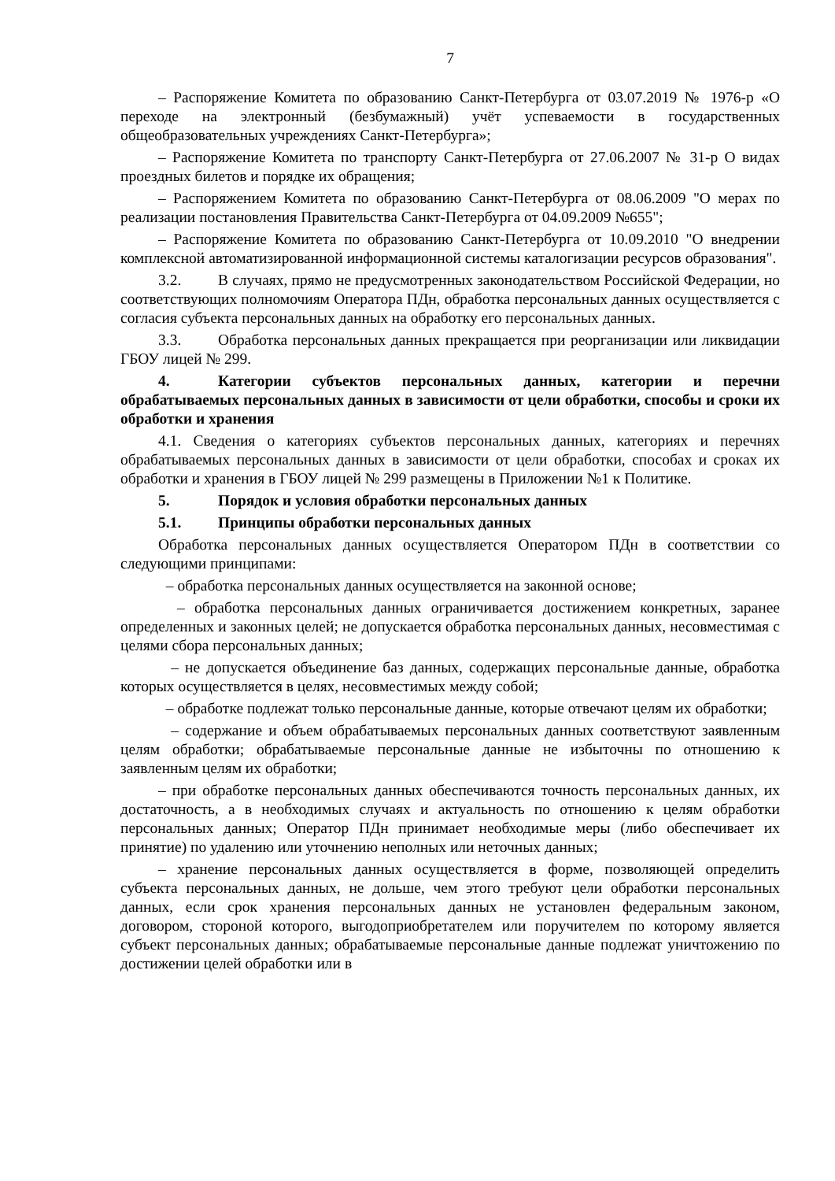7
– Распоряжение Комитета по образованию Санкт-Петербурга от 03.07.2019 № 1976-р «О переходе на электронный (безбумажный) учёт успеваемости в государственных общеобразовательных учреждениях Санкт-Петербурга»;
– Распоряжение Комитета по транспорту Санкт-Петербурга от 27.06.2007 № 31-р О видах проездных билетов и порядке их обращения;
– Распоряжением Комитета по образованию Санкт-Петербурга от 08.06.2009 "О мерах по реализации постановления Правительства Санкт-Петербурга от 04.09.2009 №655";
– Распоряжение Комитета по образованию Санкт-Петербурга от 10.09.2010 "О внедрении комплексной автоматизированной информационной системы каталогизации ресурсов образования".
3.2. В случаях, прямо не предусмотренных законодательством Российской Федерации, но соответствующих полномочиям Оператора ПДн, обработка персональных данных осуществляется с согласия субъекта персональных данных на обработку его персональных данных.
3.3. Обработка персональных данных прекращается при реорганизации или ликвидации ГБОУ лицей № 299.
4. Категории субъектов персональных данных, категории и перечни обрабатываемых персональных данных в зависимости от цели обработки, способы и сроки их обработки и хранения
4.1. Сведения о категориях субъектов персональных данных, категориях и перечнях обрабатываемых персональных данных в зависимости от цели обработки, способах и сроках их обработки и хранения в ГБОУ лицей № 299 размещены в Приложении №1 к Политике.
5. Порядок и условия обработки персональных данных
5.1. Принципы обработки персональных данных
Обработка персональных данных осуществляется Оператором ПДн в соответствии со следующими принципами:
– обработка персональных данных осуществляется на законной основе;
– обработка персональных данных ограничивается достижением конкретных, заранее определенных и законных целей; не допускается обработка персональных данных, несовместимая с целями сбора персональных данных;
– не допускается объединение баз данных, содержащих персональные данные, обработка которых осуществляется в целях, несовместимых между собой;
– обработке подлежат только персональные данные, которые отвечают целям их обработки;
– содержание и объем обрабатываемых персональных данных соответствуют заявленным целям обработки; обрабатываемые персональные данные не избыточны по отношению к заявленным целям их обработки;
– при обработке персональных данных обеспечиваются точность персональных данных, их достаточность, а в необходимых случаях и актуальность по отношению к целям обработки персональных данных; Оператор ПДн принимает необходимые меры (либо обеспечивает их принятие) по удалению или уточнению неполных или неточных данных;
– хранение персональных данных осуществляется в форме, позволяющей определить субъекта персональных данных, не дольше, чем этого требуют цели обработки персональных данных, если срок хранения персональных данных не установлен федеральным законом, договором, стороной которого, выгодоприобретателем или поручителем по которому является субъект персональных данных; обрабатываемые персональные данные подлежат уничтожению по достижении целей обработки или в